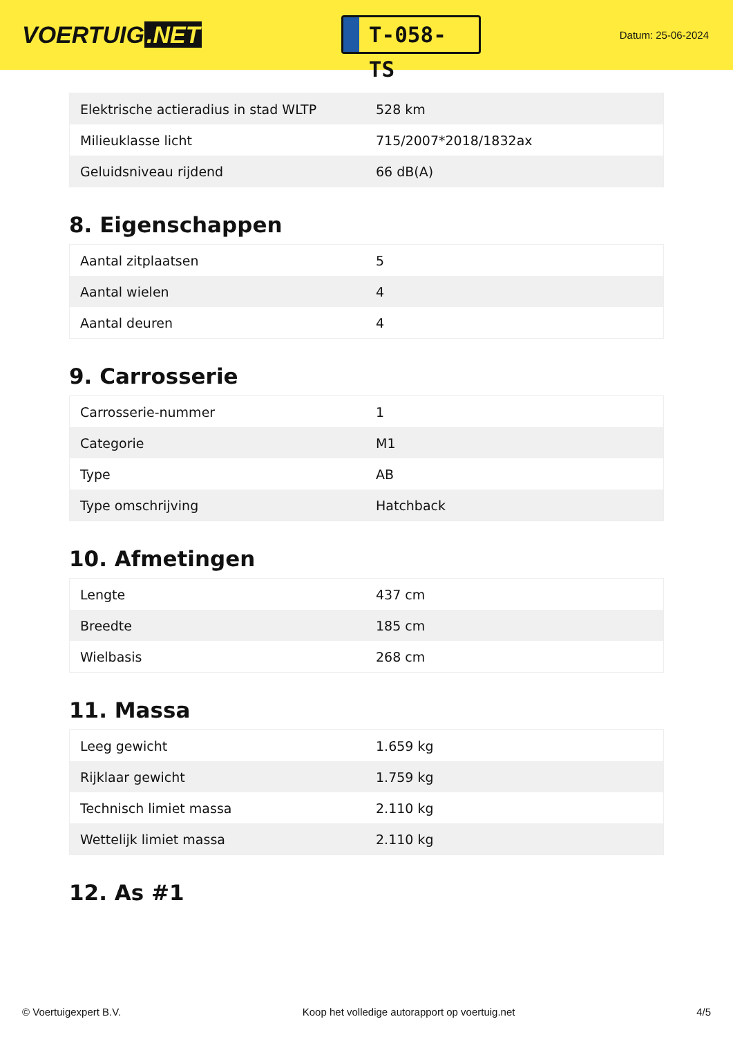VOERTUIG.NET
T-058-TS
Datum: 25-06-2024
| Elektrische actieradius in stad WLTP | 528 km |
| Milieuklasse licht | 715/2007*2018/1832ax |
| Geluidsniveau rijdend | 66 dB(A) |
8. Eigenschappen
| Aantal zitplaatsen | 5 |
| Aantal wielen | 4 |
| Aantal deuren | 4 |
9. Carrosserie
| Carrosserie-nummer | 1 |
| Categorie | M1 |
| Type | AB |
| Type omschrijving | Hatchback |
10. Afmetingen
| Lengte | 437 cm |
| Breedte | 185 cm |
| Wielbasis | 268 cm |
11. Massa
| Leeg gewicht | 1.659 kg |
| Rijklaar gewicht | 1.759 kg |
| Technisch limiet massa | 2.110 kg |
| Wettelijk limiet massa | 2.110 kg |
12. As #1
© Voertuigexpert B.V. Koop het volledige autorapport op voertuig.net 4/5